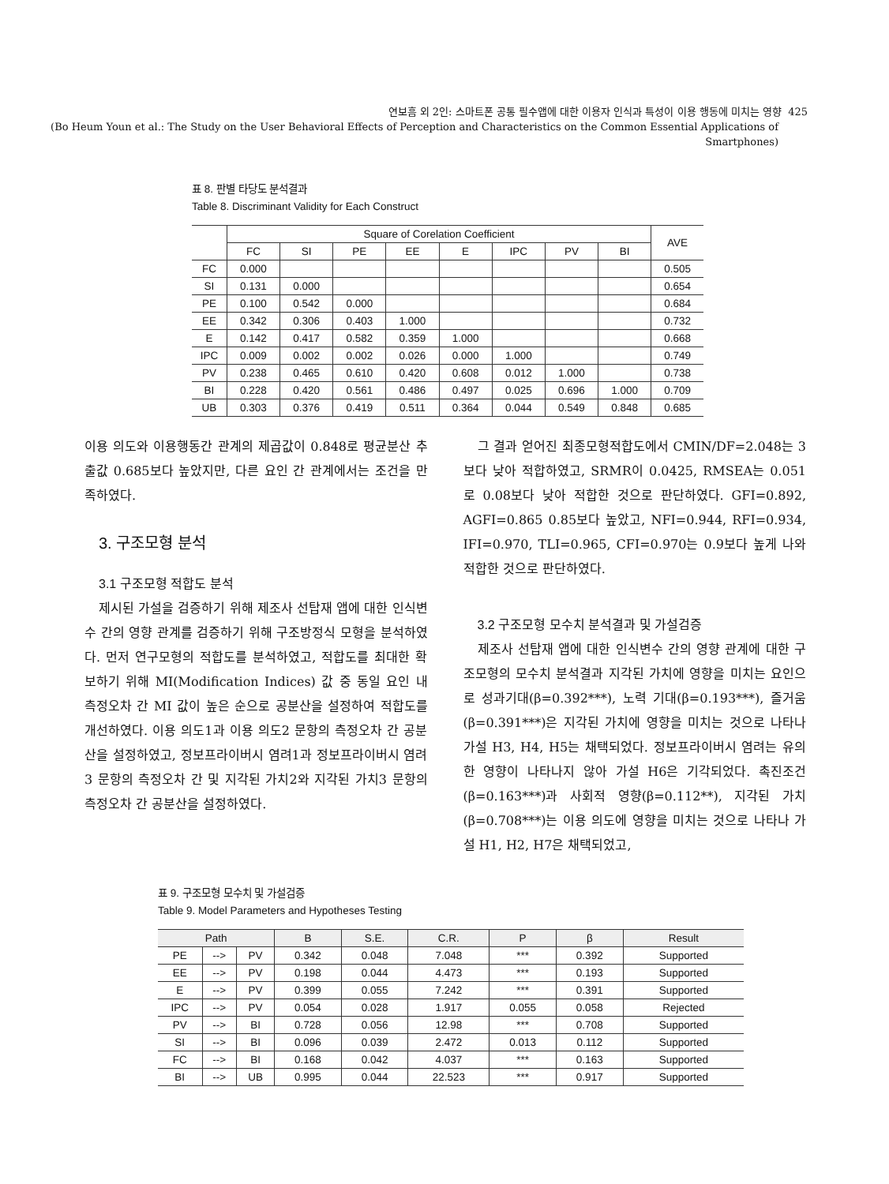연보흠 외 2인: 스마트폰 공통 필수앱에 대한 이용자 인식과 특성이 이용 행동에 미치는 영향 425
(Bo Heum Youn et al.: The Study on the User Behavioral Effects of Perception and Characteristics on the Common Essential Applications of Smartphones)
표 8. 판별 타당도 분석결과
Table 8. Discriminant Validity for Each Construct
| | Square of Corelation Coefficient | | | | | | | | AVE |
| --- | --- | --- | --- | --- | --- | --- | --- | --- | --- |
| | FC | SI | PE | EE | E | IPC | PV | BI | |
| FC | 0.000 | | | | | | | | 0.505 |
| SI | 0.131 | 0.000 | | | | | | | 0.654 |
| PE | 0.100 | 0.542 | 0.000 | | | | | | 0.684 |
| EE | 0.342 | 0.306 | 0.403 | 1.000 | | | | | 0.732 |
| E | 0.142 | 0.417 | 0.582 | 0.359 | 1.000 | | | | 0.668 |
| IPC | 0.009 | 0.002 | 0.002 | 0.026 | 0.000 | 1.000 | | | 0.749 |
| PV | 0.238 | 0.465 | 0.610 | 0.420 | 0.608 | 0.012 | 1.000 | | 0.738 |
| BI | 0.228 | 0.420 | 0.561 | 0.486 | 0.497 | 0.025 | 0.696 | 1.000 | 0.709 |
| UB | 0.303 | 0.376 | 0.419 | 0.511 | 0.364 | 0.044 | 0.549 | 0.848 | 0.685 |
이용 의도와 이용행동간 관계의 제곱값이 0.848로 평균분산 추출값 0.685보다 높았지만, 다른 요인 간 관계에서는 조건을 만족하였다.
3. 구조모형 분석
3.1 구조모형 적합도 분석
제시된 가설을 검증하기 위해 제조사 선탑재 앱에 대한 인식변수 간의 영향 관계를 검증하기 위해 구조방정식 모형을 분석하였다. 먼저 연구모형의 적합도를 분석하였고, 적합도를 최대한 확보하기 위해 MI(Modification Indices) 값 중 동일 요인 내 측정오차 간 MI 값이 높은 순으로 공분산을 설정하여 적합도를 개선하였다. 이용 의도1과 이용 의도2 문항의 측정오차 간 공분산을 설정하였고, 정보프라이버시 염려1과 정보프라이버시 염려3 문항의 측정오차 간 및 지각된 가치2와 지각된 가치3 문항의 측정오차 간 공분산을 설정하였다.
그 결과 얻어진 최종모형적합도에서 CMIN/DF=2.048는 3보다 낮아 적합하였고, SRMR이 0.0425, RMSEA는 0.051로 0.08보다 낮아 적합한 것으로 판단하였다. GFI=0.892, AGFI=0.865 0.85보다 높았고, NFI=0.944, RFI=0.934, IFI=0.970, TLI=0.965, CFI=0.970는 0.9보다 높게 나와 적합한 것으로 판단하였다.
3.2 구조모형 모수치 분석결과 및 가설검증
제조사 선탑재 앱에 대한 인식변수 간의 영향 관계에 대한 구조모형의 모수치 분석결과 지각된 가치에 영향을 미치는 요인으로 성과기대(β=0.392***), 노력 기대(β=0.193***), 즐거움(β=0.391***)은 지각된 가치에 영향을 미치는 것으로 나타나 가설 H3, H4, H5는 채택되었다. 정보프라이버시 염려는 유의한 영향이 나타나지 않아 가설 H6은 기각되었다. 촉진조건(β=0.163***)과 사회적 영향(β=0.112**), 지각된 가치(β=0.708***)는 이용 의도에 영향을 미치는 것으로 나타나 가설 H1, H2, H7은 채택되었고,
표 9. 구조모형 모수치 및 가설검증
Table 9. Model Parameters and Hypotheses Testing
| Path | | | B | S.E. | C.R. | P | β | Result |
| --- | --- | --- | --- | --- | --- | --- | --- | --- |
| PE | --> | PV | 0.342 | 0.048 | 7.048 | *** | 0.392 | Supported |
| EE | --> | PV | 0.198 | 0.044 | 4.473 | *** | 0.193 | Supported |
| E | --> | PV | 0.399 | 0.055 | 7.242 | *** | 0.391 | Supported |
| IPC | --> | PV | 0.054 | 0.028 | 1.917 | 0.055 | 0.058 | Rejected |
| PV | --> | BI | 0.728 | 0.056 | 12.98 | *** | 0.708 | Supported |
| SI | --> | BI | 0.096 | 0.039 | 2.472 | 0.013 | 0.112 | Supported |
| FC | --> | BI | 0.168 | 0.042 | 4.037 | *** | 0.163 | Supported |
| BI | --> | UB | 0.995 | 0.044 | 22.523 | *** | 0.917 | Supported |